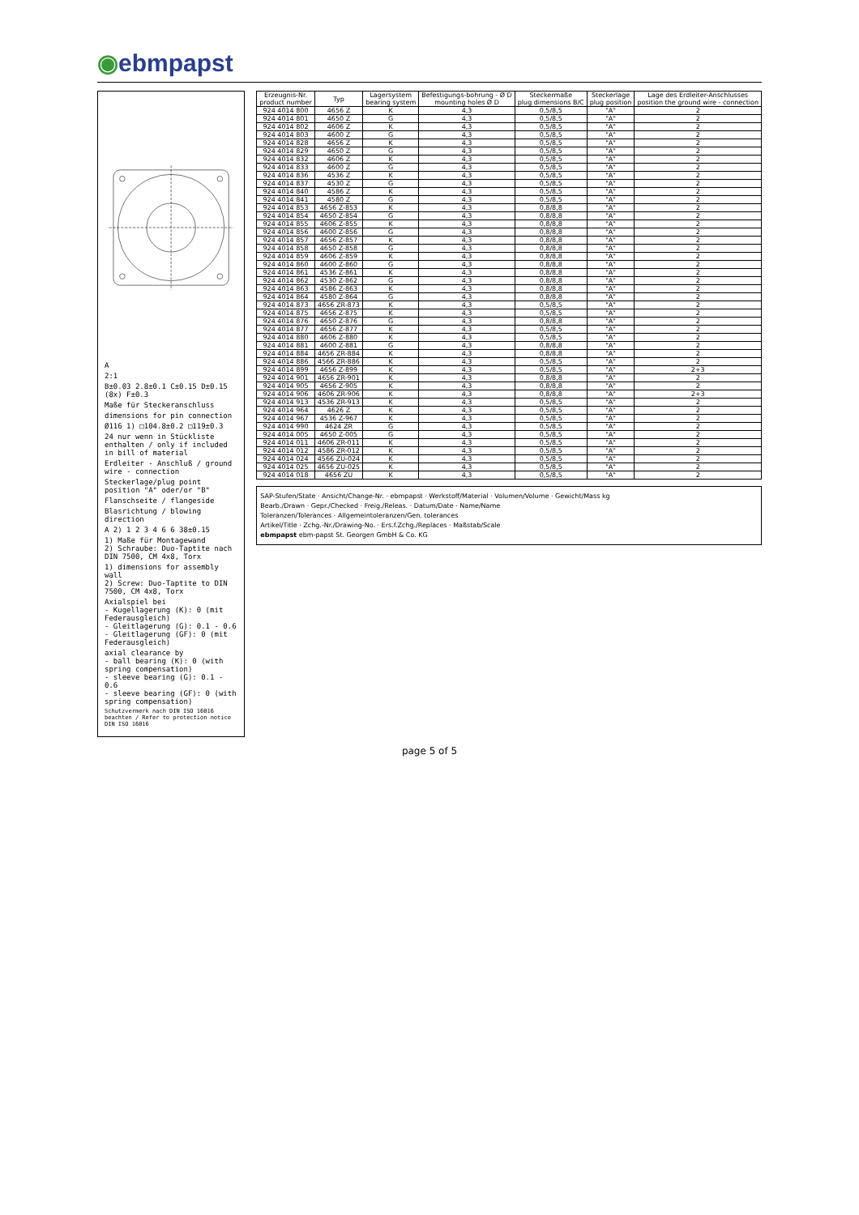◉ebmpapst
A
2:1
B±0.03 2.8±0.1 C±0.15 D±0.15 (8x) F±0.3
Maße für Steckeranschluss
dimensions for pin connection
Ø116 1) □104.8±0.2 □119±0.3
24 nur wenn in Stückliste enthalten / only if included in bill of material
Erdleiter - Anschluß / ground wire - connection
Steckerlage/plug point position "A" oder/or "B"
Flanschseite / flangeside
Blasrichtung / blowing direction
A 2) 1 2 3 4 6 6 38±0.15
1) Maße für Montagewand
2) Schraube: Duo-Taptite nach DIN 7500, CM 4x8, Torx
1) dimensions for assembly wall
2) Screw: Duo-Taptite to DIN 7500, CM 4x8, Torx
Axialspiel bei
- Kugellagerung (K): 0 (mit Federausgleich)
- Gleitlagerung (G): 0.1 - 0.6
- Gleitlagerung (GF): 0 (mit Federausgleich)
axial clearance by
- ball bearing (K): 0 (with spring compensation)
- sleeve bearing (G): 0.1 - 0.6
- sleeve bearing (GF): 0 (with spring compensation)
Schutzvermerk nach DIN ISO 16016 beachten / Refer to protection notice DIN ISO 16016
| Erzeugnis-Nr. product number | Typ | Lagersystem bearing system | Befestigungs-bohrung - Ø D mounting holes Ø D | Steckermaße plug dimensions B/C | Steckerlage plug position | Lage des Erdleiter-Anschlusses position the ground wire - connection |
| --- | --- | --- | --- | --- | --- | --- |
| 924 4014 800 | 4656 Z | K | 4,3 | 0,5/8,5 | "A" | 2 |
| 924 4014 801 | 4650 Z | G | 4,3 | 0,5/8,5 | "A" | 2 |
| 924 4014 802 | 4606 Z | K | 4,3 | 0,5/8,5 | "A" | 2 |
| 924 4014 803 | 4600 Z | G | 4,3 | 0,5/8,5 | "A" | 2 |
| 924 4014 828 | 4656 Z | K | 4,3 | 0,5/8,5 | "A" | 2 |
| 924 4014 829 | 4650 Z | G | 4,3 | 0,5/8,5 | "A" | 2 |
| 924 4014 832 | 4606 Z | K | 4,3 | 0,5/8,5 | "A" | 2 |
| 924 4014 833 | 4600 Z | G | 4,3 | 0,5/8,5 | "A" | 2 |
| 924 4014 836 | 4536 Z | K | 4,3 | 0,5/8,5 | "A" | 2 |
| 924 4014 837 | 4530 Z | G | 4,3 | 0,5/8,5 | "A" | 2 |
| 924 4014 840 | 4586 Z | K | 4,3 | 0,5/8,5 | "A" | 2 |
| 924 4014 841 | 4580 Z | G | 4,3 | 0,5/8,5 | "A" | 2 |
| 924 4014 853 | 4656 Z-853 | K | 4,3 | 0,8/8,8 | "A" | 2 |
| 924 4014 854 | 4650 Z-854 | G | 4,3 | 0,8/8,8 | "A" | 2 |
| 924 4014 855 | 4606 Z-855 | K | 4,3 | 0,8/8,8 | "A" | 2 |
| 924 4014 856 | 4600 Z-856 | G | 4,3 | 0,8/8,8 | "A" | 2 |
| 924 4014 857 | 4656 Z-857 | K | 4,3 | 0,8/8,8 | "A" | 2 |
| 924 4014 858 | 4650 Z-858 | G | 4,3 | 0,8/8,8 | "A" | 2 |
| 924 4014 859 | 4606 Z-859 | K | 4,3 | 0,8/8,8 | "A" | 2 |
| 924 4014 860 | 4600 Z-860 | G | 4,3 | 0,8/8,8 | "A" | 2 |
| 924 4014 861 | 4536 Z-861 | K | 4,3 | 0,8/8,8 | "A" | 2 |
| 924 4014 862 | 4530 Z-862 | G | 4,3 | 0,8/8,8 | "A" | 2 |
| 924 4014 863 | 4586 Z-863 | K | 4,3 | 0,8/8,8 | "A" | 2 |
| 924 4014 864 | 4580 Z-864 | G | 4,3 | 0,8/8,8 | "A" | 2 |
| 924 4014 873 | 4656 ZR-873 | K | 4,3 | 0,5/8,5 | "A" | 2 |
| 924 4014 875 | 4656 Z-875 | K | 4,3 | 0,5/8,5 | "A" | 2 |
| 924 4014 876 | 4650 Z-876 | G | 4,3 | 0,8/8,8 | "A" | 2 |
| 924 4014 877 | 4656 Z-877 | K | 4,3 | 0,5/8,5 | "A" | 2 |
| 924 4014 880 | 4606 Z-880 | K | 4,3 | 0,5/8,5 | "A" | 2 |
| 924 4014 881 | 4600 Z-881 | G | 4,3 | 0,8/8,8 | "A" | 2 |
| 924 4014 884 | 4656 ZR-884 | K | 4,3 | 0,8/8,8 | "A" | 2 |
| 924 4014 886 | 4566 ZR-886 | K | 4,3 | 0,5/8,5 | "A" | 2 |
| 924 4014 899 | 4656 Z-899 | K | 4,3 | 0,5/8,5 | "A" | 2+3 |
| 924 4014 901 | 4656 ZR-901 | K | 4,3 | 0,8/8,8 | "A" | 2 |
| 924 4014 905 | 4656 Z-905 | K | 4,3 | 0,8/8,8 | "A" | 2 |
| 924 4014 906 | 4606 ZR-906 | K | 4,3 | 0,8/8,8 | "A" | 2+3 |
| 924 4014 913 | 4536 ZR-913 | K | 4,3 | 0,5/8,5 | "A" | 2 |
| 924 4014 964 | 4626 Z | K | 4,3 | 0,5/8,5 | "A" | 2 |
| 924 4014 967 | 4536 Z-967 | K | 4,3 | 0,5/8,5 | "A" | 2 |
| 924 4014 990 | 4624 ZR | G | 4,3 | 0,5/8,5 | "A" | 2 |
| 924 4014 005 | 4650 Z-005 | G | 4,3 | 0,5/8,5 | "A" | 2 |
| 924 4014 011 | 4606 ZR-011 | K | 4,3 | 0,5/8,5 | "A" | 2 |
| 924 4014 012 | 4586 ZR-012 | K | 4,3 | 0,5/8,5 | "A" | 2 |
| 924 4014 024 | 4566 ZU-024 | K | 4,3 | 0,5/8,5 | "A" | 2 |
| 924 4014 025 | 4656 ZU-025 | K | 4,3 | 0,5/8,5 | "A" | 2 |
| 924 4014 018 | 4656 ZU | K | 4,3 | 0,5/8,5 | "A" | 2 |
SAP-Stufen/State · Ansicht/Change-Nr. · ebmpapst · Werkstoff/Material · Volumen/Volume · Gewicht/Mass kg
Bearb./Drawn · Gepr./Checked · Freig./Releas. · Datum/Date · Name/Name
Toleranzen/Tolerances · Allgemeintoleranzen/Gen. tolerances
Artikel/Title · Zchg.-Nr./Drawing-No. · Ers.f.Zchg./Replaces · Maßstab/Scale
ebmpapst ebm-papst St. Georgen GmbH & Co. KG
page 5 of 5